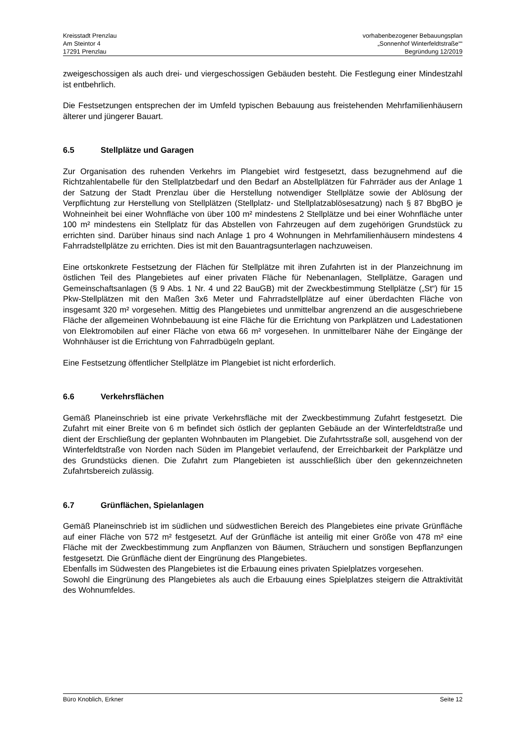Kreisstadt Prenzlau
Am Steintor 4
17291 Prenzlau
vorhabenbezogener Bebauungsplan
„Sonnenhof Winterfeldtstraße““
Begründung 12/2019
zweigeschossigen als auch drei- und viergeschossigen Gebäuden besteht. Die Festlegung einer Mindestzahl ist entbehrlich.
Die Festsetzungen entsprechen der im Umfeld typischen Bebauung aus freistehenden Mehrfamilienhäusern älterer und jüngerer Bauart.
6.5 Stellplätze und Garagen
Zur Organisation des ruhenden Verkehrs im Plangebiet wird festgesetzt, dass bezugnehmend auf die Richtzahlentabelle für den Stellplatzbedarf und den Bedarf an Abstellplätzen für Fahrräder aus der Anlage 1 der Satzung der Stadt Prenzlau über die Herstellung notwendiger Stellplätze sowie der Ablösung der Verpflichtung zur Herstellung von Stellplätzen (Stellplatz- und Stellplatzablösesatzung) nach § 87 BbgBO je Wohneinheit bei einer Wohnfläche von über 100 m² mindestens 2 Stellplätze und bei einer Wohnfläche unter 100 m² mindestens ein Stellplatz für das Abstellen von Fahrzeugen auf dem zugehörigen Grundstück zu errichten sind. Darüber hinaus sind nach Anlage 1 pro 4 Wohnungen in Mehrfamilienhäusern mindestens 4 Fahrradstellplätze zu errichten. Dies ist mit den Bauantragsunterlagen nachzuweisen.
Eine ortskonkrete Festsetzung der Flächen für Stellplätze mit ihren Zufahrten ist in der Planzeichnung im östlichen Teil des Plangebietes auf einer privaten Fläche für Nebenanlagen, Stellplätze, Garagen und Gemeinschaftsanlagen (§ 9 Abs. 1 Nr. 4 und 22 BauGB) mit der Zweckbestimmung Stellplätze („St“) für 15 Pkw-Stellplätzen mit den Maßen 3x6 Meter und Fahrradstellplätze auf einer überdachten Fläche von insgesamt 320 m² vorgesehen. Mittig des Plangebietes und unmittelbar angrenzend an die ausgeschriebene Fläche der allgemeinen Wohnbebauung ist eine Fläche für die Errichtung von Parkplätzen und Ladestationen von Elektromobilen auf einer Fläche von etwa 66 m² vorgesehen. In unmittelbarer Nähe der Eingänge der Wohnhäuser ist die Errichtung von Fahrradbügeln geplant.
Eine Festsetzung öffentlicher Stellplätze im Plangebiet ist nicht erforderlich.
6.6 Verkehrsflächen
Gemäß Planeinschrieb ist eine private Verkehrsfläche mit der Zweckbestimmung Zufahrt festgesetzt. Die Zufahrt mit einer Breite von 6 m befindet sich östlich der geplanten Gebäude an der Winterfeldtstraße und dient der Erschließung der geplanten Wohnbauten im Plangebiet. Die Zufahrtsstraße soll, ausgehend von der Winterfeldtstraße von Norden nach Süden im Plangebiet verlaufend, der Erreichbarkeit der Parkplätze und des Grundstücks dienen. Die Zufahrt zum Plangebieten ist ausschließlich über den gekennzeichneten Zufahrtsbereich zulässig.
6.7 Grünflächen, Spielanlagen
Gemäß Planeinschrieb ist im südlichen und südwestlichen Bereich des Plangebietes eine private Grünfläche auf einer Fläche von 572 m² festgesetzt. Auf der Grünfläche ist anteilig mit einer Größe von 478 m² eine Fläche mit der Zweckbestimmung zum Anpflanzen von Bäumen, Sträuchern und sonstigen Bepflanzungen festgesetzt. Die Grünfläche dient der Eingrünung des Plangebietes.
Ebenfalls im Südwesten des Plangebietes ist die Erbauung eines privaten Spielplatzes vorgesehen.
Sowohl die Eingrünung des Plangebietes als auch die Erbauung eines Spielplatzes steigern die Attraktivität des Wohnumfeldes.
Büro Knoblich, Erkner Seite 12